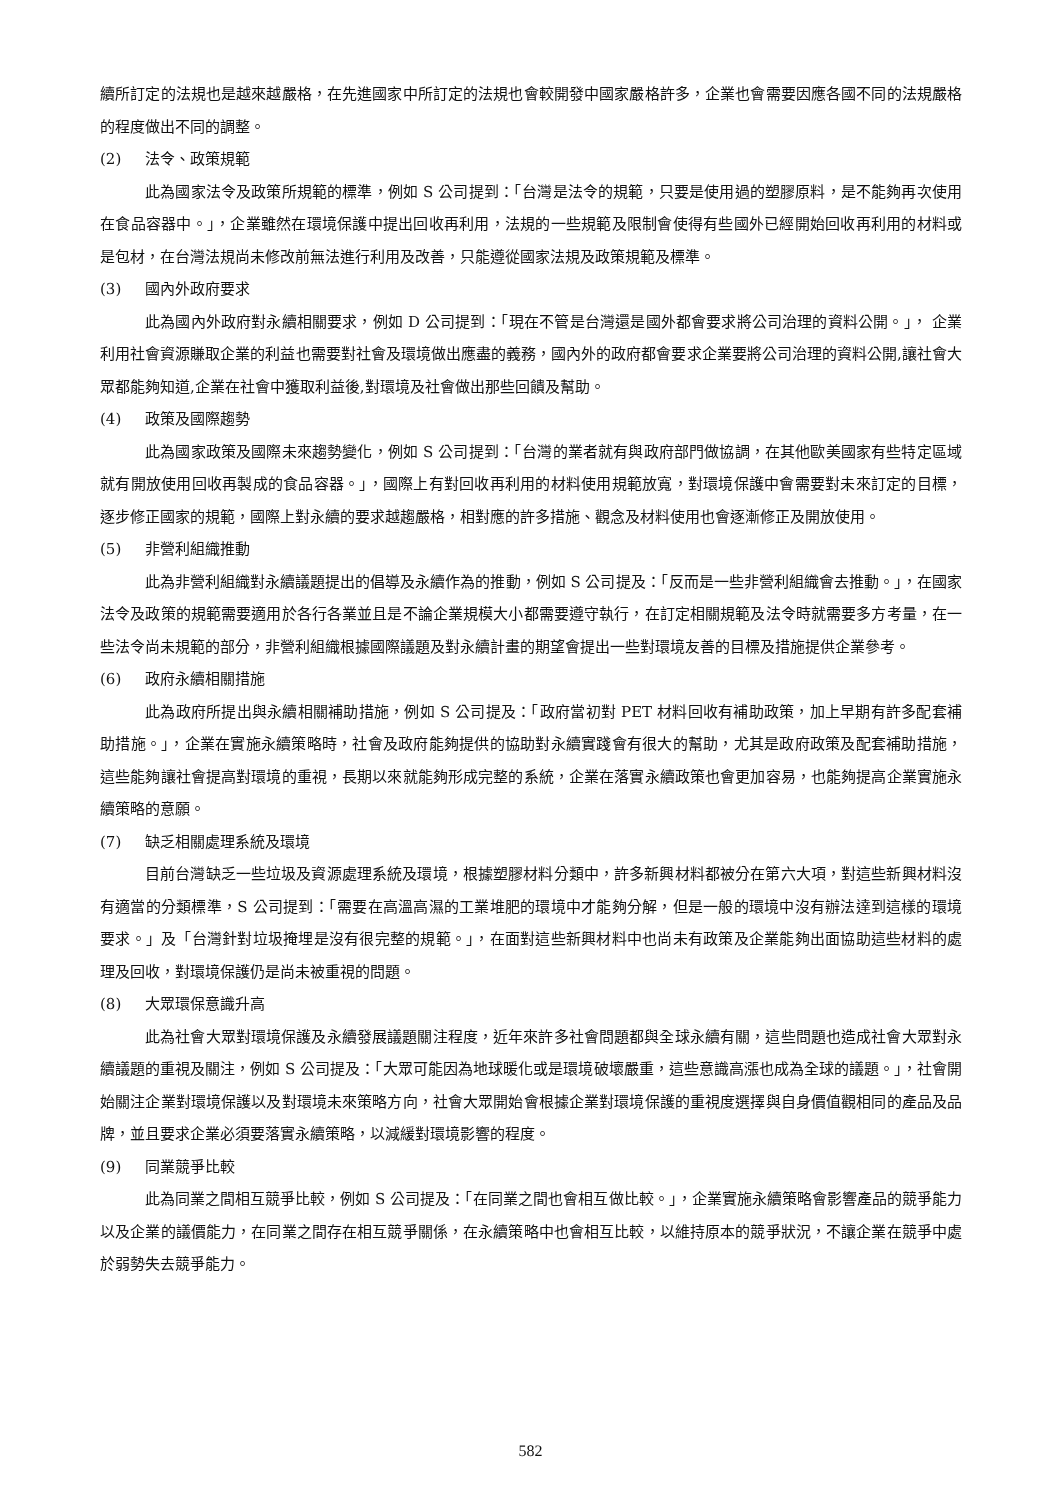續所訂定的法規也是越來越嚴格，在先進國家中所訂定的法規也會較開發中國家嚴格許多，企業也會需要因應各國不同的法規嚴格的程度做出不同的調整。
(2) 法令、政策規範
此為國家法令及政策所規範的標準，例如 S 公司提到：「台灣是法令的規範，只要是使用過的塑膠原料，是不能夠再次使用在食品容器中。」，企業雖然在環境保護中提出回收再利用，法規的一些規範及限制會使得有些國外已經開始回收再利用的材料或是包材，在台灣法規尚未修改前無法進行利用及改善，只能遵從國家法規及政策規範及標準。
(3) 國內外政府要求
此為國內外政府對永續相關要求，例如 D 公司提到：「現在不管是台灣還是國外都會要求將公司治理的資料公開。」， 企業利用社會資源賺取企業的利益也需要對社會及環境做出應盡的義務，國內外的政府都會要求企業要將公司治理的資料公開,讓社會大眾都能夠知道,企業在社會中獲取利益後,對環境及社會做出那些回饋及幫助。
(4) 政策及國際趨勢
此為國家政策及國際未來趨勢變化，例如 S 公司提到：「台灣的業者就有與政府部門做協調，在其他歐美國家有些特定區域就有開放使用回收再製成的食品容器。」，國際上有對回收再利用的材料使用規範放寬，對環境保護中會需要對未來訂定的目標，逐步修正國家的規範，國際上對永續的要求越趨嚴格，相對應的許多措施、觀念及材料使用也會逐漸修正及開放使用。
(5) 非營利組織推動
此為非營利組織對永續議題提出的倡導及永續作為的推動，例如 S 公司提及：「反而是一些非營利組織會去推動。」，在國家法令及政策的規範需要適用於各行各業並且是不論企業規模大小都需要遵守執行，在訂定相關規範及法令時就需要多方考量，在一些法令尚未規範的部分，非營利組織根據國際議題及對永續計畫的期望會提出一些對環境友善的目標及措施提供企業參考。
(6) 政府永續相關措施
此為政府所提出與永續相關補助措施，例如 S 公司提及：「政府當初對 PET 材料回收有補助政策，加上早期有許多配套補助措施。」，企業在實施永續策略時，社會及政府能夠提供的協助對永續實踐會有很大的幫助，尤其是政府政策及配套補助措施，這些能夠讓社會提高對環境的重視，長期以來就能夠形成完整的系統，企業在落實永續政策也會更加容易，也能夠提高企業實施永續策略的意願。
(7) 缺乏相關處理系統及環境
目前台灣缺乏一些垃圾及資源處理系統及環境，根據塑膠材料分類中，許多新興材料都被分在第六大項，對這些新興材料沒有適當的分類標準，S 公司提到：「需要在高溫高濕的工業堆肥的環境中才能夠分解，但是一般的環境中沒有辦法達到這樣的環境要求。」及「台灣針對垃圾掩埋是沒有很完整的規範。」，在面對這些新興材料中也尚未有政策及企業能夠出面協助這些材料的處理及回收，對環境保護仍是尚未被重視的問題。
(8) 大眾環保意識升高
此為社會大眾對環境保護及永續發展議題關注程度，近年來許多社會問題都與全球永續有關，這些問題也造成社會大眾對永續議題的重視及關注，例如 S 公司提及：「大眾可能因為地球暖化或是環境破壞嚴重，這些意識高漲也成為全球的議題。」，社會開始關注企業對環境保護以及對環境未來策略方向，社會大眾開始會根據企業對環境保護的重視度選擇與自身價值觀相同的產品及品牌，並且要求企業必須要落實永續策略，以減緩對環境影響的程度。
(9) 同業競爭比較
此為同業之間相互競爭比較，例如 S 公司提及：「在同業之間也會相互做比較。」，企業實施永續策略會影響產品的競爭能力以及企業的議價能力，在同業之間存在相互競爭關係，在永續策略中也會相互比較，以維持原本的競爭狀況，不讓企業在競爭中處於弱勢失去競爭能力。
582